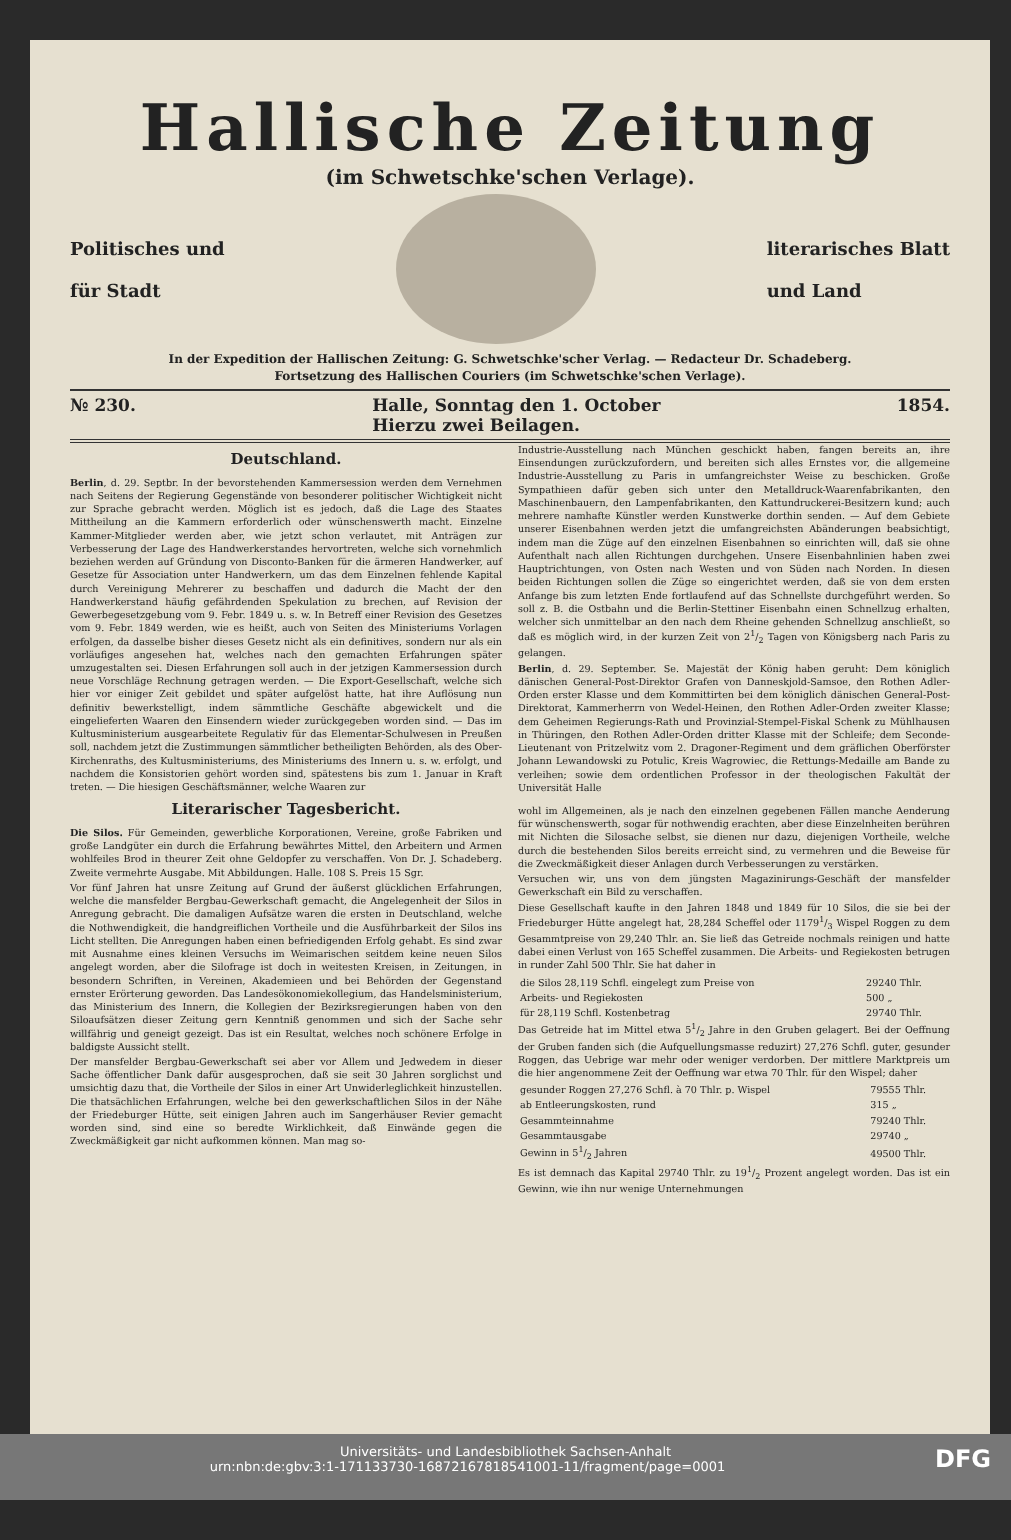Hallische Zeitung
(im Schwetschke'schen Verlage).
Politisches und
für Stadt
literarisches Blatt
und Land
In der Expedition der Hallischen Zeitung: G. Schwetschke'scher Verlag. — Redacteur Dr. Schadeberg.
Fortsetzung des Hallischen Couriers (im Schwetschke'schen Verlage).
№ 230. Halle, Sonntag den 1. October
Hierzu zwei Beilagen. 1854.
Deutschland.
Berlin, d. 29. Septbr. In der bevorstehenden Kammersession werden dem Vernehmen nach Seitens der Regierung Gegenstände von besonderer politischer Wichtigkeit nicht zur Sprache gebracht werden. Möglich ist es jedoch, daß die Lage des Staates Mittheilung an die Kammern erforderlich oder wünschenswerth macht. Einzelne Kammer-Mitglieder werden aber, wie jetzt schon verlautet, mit Anträgen zur Verbesserung der Lage des Handwerkerstandes hervortreten, welche sich vornehmlich beziehen werden auf Gründung von Disconto-Banken für die ärmeren Handwerker, auf Gesetze für Association unter Handwerkern, um das dem Einzelnen fehlende Kapital durch Vereinigung Mehrerer zu beschaffen und dadurch die Macht der den Handwerkerstand häufig gefährdenden Spekulation zu brechen, auf Revision der Gewerbegesetzgebung vom 9. Febr. 1849 u. s. w. In Betreff einer Revision des Gesetzes vom 9. Febr. 1849 werden, wie es heißt, auch von Seiten des Ministeriums Vorlagen erfolgen, da dasselbe bisher dieses Gesetz nicht als ein definitives, sondern nur als ein vorläufiges angesehen hat, welches nach den gemachten Erfahrungen später umzugestalten sei. Diesen Erfahrungen soll auch in der jetzigen Kammersession durch neue Vorschläge Rechnung getragen werden. — Die Export-Gesellschaft, welche sich hier vor einiger Zeit gebildet und später aufgelöst hatte, hat ihre Auflösung nun definitiv bewerkstelligt, indem sämmtliche Geschäfte abgewickelt und die eingelieferten Waaren den Einsendern wieder zurückgegeben worden sind. — Das im Kultusministerium ausgearbeitete Regulativ für das Elementar-Schulwesen in Preußen soll, nachdem jetzt die Zustimmungen sämmtlicher betheiligten Behörden, als des Ober-Kirchenraths, des Kultusministeriums, des Ministeriums des Innern u. s. w. erfolgt, und nachdem die Konsistorien gehört worden sind, spätestens bis zum 1. Januar in Kraft treten. — Die hiesigen Geschäftsmänner, welche Waaren zur
Literarischer Tagesbericht.
Die Silos. Für Gemeinden, gewerbliche Korporationen, Vereine, große Fabriken und große Landgüter ein durch die Erfahrung bewährtes Mittel, den Arbeitern und Armen wohlfeiles Brod in theurer Zeit ohne Geldopfer zu verschaffen. Von Dr. J. Schadeberg. Zweite vermehrte Ausgabe. Mit Abbildungen. Halle. 108 S. Preis 15 Sgr.
Vor fünf Jahren hat unsre Zeitung auf Grund der äußerst glücklichen Erfahrungen, welche die mansfelder Bergbau-Gewerkschaft gemacht, die Angelegenheit der Silos in Anregung gebracht. Die damaligen Aufsätze waren die ersten in Deutschland, welche die Nothwendigkeit, die handgreiflichen Vortheile und die Ausführbarkeit der Silos ins Licht stellten. Die Anregungen haben einen befriedigenden Erfolg gehabt. Es sind zwar mit Ausnahme eines kleinen Versuchs im Weimarischen seitdem keine neuen Silos angelegt worden, aber die Silofrage ist doch in weitesten Kreisen, in Zeitungen, in besondern Schriften, in Vereinen, Akademieen und bei Behörden der Gegenstand ernster Erörterung geworden. Das Landesökonomiekollegium, das Handelsministerium, das Ministerium des Innern, die Kollegien der Bezirksregierungen haben von den Siloaufsätzen dieser Zeitung gern Kenntniß genommen und sich der Sache sehr willfährig und geneigt gezeigt. Das ist ein Resultat, welches noch schönere Erfolge in baldigste Aussicht stellt.
Der mansfelder Bergbau-Gewerkschaft sei aber vor Allem und Jedwedem in dieser Sache öffentlicher Dank dafür ausgesprochen, daß sie seit 30 Jahren sorglichst und umsichtig dazu that, die Vortheile der Silos in einer Art Unwiderleglichkeit hinzustellen. Die thatsächlichen Erfahrungen, welche bei den gewerkschaftlichen Silos in der Nähe der Friedeburger Hütte, seit einigen Jahren auch im Sangerhäuser Revier gemacht worden sind, sind eine so beredte Wirklichkeit, daß Einwände gegen die Zweckmäßigkeit gar nicht aufkommen können. Man mag so-
Industrie-Ausstellung nach München geschickt haben, fangen bereits an, ihre Einsendungen zurückzufordern, und bereiten sich alles Ernstes vor, die allgemeine Industrie-Ausstellung zu Paris in umfangreichster Weise zu beschicken. Große Sympathieen dafür geben sich unter den Metalldruck-Waarenfabrikanten, den Maschinenbauern, den Lampenfabrikanten, den Kattundruckerei-Besitzern kund; auch mehrere namhafte Künstler werden Kunstwerke dorthin senden. — Auf dem Gebiete unserer Eisenbahnen werden jetzt die umfangreichsten Abänderungen beabsichtigt, indem man die Züge auf den einzelnen Eisenbahnen so einrichten will, daß sie ohne Aufenthalt nach allen Richtungen durchgehen. Unsere Eisenbahnlinien haben zwei Hauptrichtungen, von Osten nach Westen und von Süden nach Norden. In diesen beiden Richtungen sollen die Züge so eingerichtet werden, daß sie von dem ersten Anfange bis zum letzten Ende fortlaufend auf das Schnellste durchgeführt werden. So soll z. B. die Ostbahn und die Berlin-Stettiner Eisenbahn einen Schnellzug erhalten, welcher sich unmittelbar an den nach dem Rheine gehenden Schnellzug anschließt, so daß es möglich wird, in der kurzen Zeit von 21/2 Tagen von Königsberg nach Paris zu gelangen.
Berlin, d. 29. September. Se. Majestät der König haben geruht: Dem königlich dänischen General-Post-Direktor Grafen von Danneskjold-Samsoe, den Rothen Adler-Orden erster Klasse und dem Kommittirten bei dem königlich dänischen General-Post-Direktorat, Kammerherrn von Wedel-Heinen, den Rothen Adler-Orden zweiter Klasse; dem Geheimen Regierungs-Rath und Provinzial-Stempel-Fiskal Schenk zu Mühlhausen in Thüringen, den Rothen Adler-Orden dritter Klasse mit der Schleife; dem Seconde-Lieutenant von Pritzelwitz vom 2. Dragoner-Regiment und dem gräflichen Oberförster Johann Lewandowski zu Potulic, Kreis Wagrowiec, die Rettungs-Medaille am Bande zu verleihen; sowie dem ordentlichen Professor in der theologischen Fakultät der Universität Halle
wohl im Allgemeinen, als je nach den einzelnen gegebenen Fällen manche Aenderung für wünschenswerth, sogar für nothwendig erachten, aber diese Einzelnheiten berühren mit Nichten die Silosache selbst, sie dienen nur dazu, diejenigen Vortheile, welche durch die bestehenden Silos bereits erreicht sind, zu vermehren und die Beweise für die Zweckmäßigkeit dieser Anlagen durch Verbesserungen zu verstärken.
Versuchen wir, uns von dem jüngsten Magazinirungs-Geschäft der mansfelder Gewerkschaft ein Bild zu verschaffen.
Diese Gesellschaft kaufte in den Jahren 1848 und 1849 für 10 Silos, die sie bei der Friedeburger Hütte angelegt hat, 28,284 Scheffel oder 11791/3 Wispel Roggen zu dem Gesammtpreise von 29,240 Thlr. an. Sie ließ das Getreide nochmals reinigen und hatte dabei einen Verlust von 165 Scheffel zusammen. Die Arbeits- und Regiekosten betrugen in runder Zahl 500 Thlr. Sie hat daher in
| die Silos 28,119 Schfl. eingelegt zum Preise von | 29240 Thlr. |
| Arbeits- und Regiekosten | 500 „ |
| für 28,119 Schfl. Kostenbetrag | 29740 Thlr. |
Das Getreide hat im Mittel etwa 51/2 Jahre in den Gruben gelagert. Bei der Oeffnung der Gruben fanden sich (die Aufquellungsmasse reduzirt) 27,276 Schfl. guter, gesunder Roggen, das Uebrige war mehr oder weniger verdorben. Der mittlere Marktpreis um die hier angenommene Zeit der Oeffnung war etwa 70 Thlr. für den Wispel; daher
| gesunder Roggen 27,276 Schfl. à 70 Thlr. p. Wispel | 79555 Thlr. |
| ab Entleerungskosten, rund | 315 „ |
| Gesammteinnahme | 79240 Thlr. |
| Gesammtausgabe | 29740 „ |
| Gewinn in 51/2 Jahren | 49500 Thlr. |
Es ist demnach das Kapital 29740 Thlr. zu 191/2 Prozent angelegt worden. Das ist ein Gewinn, wie ihn nur wenige Unternehmungen
Universitäts- und Landesbibliothek Sachsen-Anhalt
urn:nbn:de:gbv:3:1-171133730-16872167818541001-11/fragment/page=0001 DFG